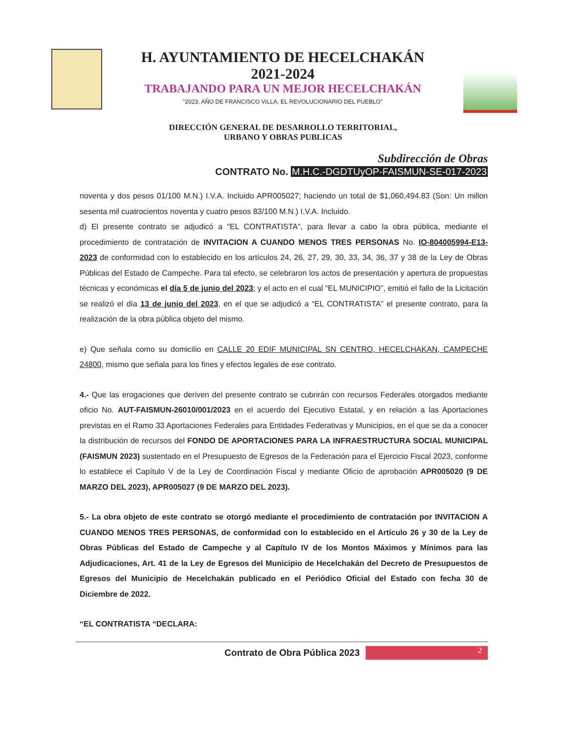H. AYUNTAMIENTO DE HECELCHAKÁN
2021-2024
TRABAJANDO PARA UN MEJOR HECELCHAKÁN
“2023, AÑO DE FRANCISCO VILLA, EL REVOLUCIONARIO DEL PUEBLO”
DIRECCIÓN GENERAL DE DESARROLLO TERRITORIAL,
URBANO Y OBRAS PUBLICAS
Subdirección de Obras
CONTRATO No. M.H.C.-DGDTUyOP-FAISMUN-SE-017-2023
noventa y dos pesos 01/100 M.N.) I.V.A. Incluido APR005027; haciendo un total de $1,060,494.83 (Son: Un millon sesenta mil cuatrocientos noventa y cuatro pesos 83/100 M.N.) I.V.A. Incluido.
d) El presente contrato se adjudicó a “EL CONTRATISTA”, para llevar a cabo la obra pública, mediante el procedimiento de contratación de INVITACION A CUANDO MENOS TRES PERSONAS No. IO-804005994-E13-2023 de conformidad con lo establecido en los artículos 24, 26, 27, 29, 30, 33, 34, 36, 37 y 38 de la Ley de Obras Públicas del Estado de Campeche. Para tal efecto, se celebraron los actos de presentación y apertura de propuestas técnicas y económicas el día 5 de junio del 2023; y el acto en el cual “EL MUNICIPIO”, emitió el fallo de la Licitación se realizó el día 13 de junio del 2023, en el que se adjudicó a “EL CONTRATISTA” el presente contrato, para la realización de la obra pública objeto del mismo.
e) Que señala como su domicilio en CALLE 20 EDIF MUNICIPAL SN CENTRO, HECELCHAKAN, CAMPECHE 24800, mismo que señala para los fines y efectos legales de ese contrato.
4.- Que las erogaciones que deriven del presente contrato se cubrirán con recursos Federales otorgados mediante oficio No. AUT-FAISMUN-26010/001/2023 en el acuerdo del Ejecutivo Estatal, y en relación a las Aportaciones previstas en el Ramo 33 Aportaciones Federales para Entidades Federativas y Municipios, en el que se da a conocer la distribución de recursos del FONDO DE APORTACIONES PARA LA INFRAESTRUCTURA SOCIAL MUNICIPAL (FAISMUN 2023) sustentado en el Presupuesto de Egresos de la Federación para el Ejercicio Fiscal 2023, conforme lo establece el Capítulo V de la Ley de Coordinación Fiscal y mediante Oficio de aprobación APR005020 (9 DE MARZO DEL 2023), APR005027 (9 DE MARZO DEL 2023).
5.- La obra objeto de este contrato se otorgó mediante el procedimiento de contratación por INVITACION A CUANDO MENOS TRES PERSONAS, de conformidad con lo establecido en el Artículo 26 y 30 de la Ley de Obras Públicas del Estado de Campeche y al Capítulo IV de los Montos Máximos y Mínimos para las Adjudicaciones, Art. 41 de la Ley de Egresos del Municipio de Hecelchakán del Decreto de Presupuestos de Egresos del Municipio de Hecelchakán publicado en el Periódico Oficial del Estado con fecha 30 de Diciembre de 2022.
“EL CONTRATISTA “DECLARA:
Contrato de Obra Pública 2023
2